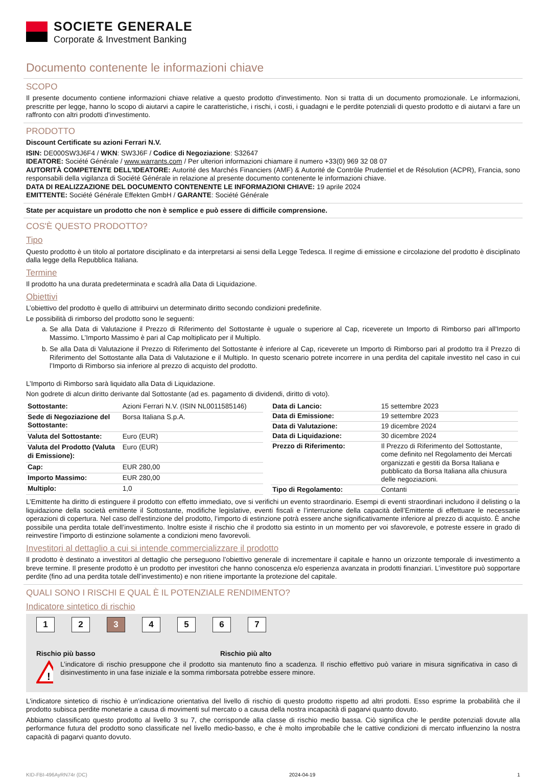SOCIETE GENERALE
Corporate & Investment Banking
Documento contenente le informazioni chiave
SCOPO
Il presente documento contiene informazioni chiave relative a questo prodotto d'investimento. Non si tratta di un documento promozionale. Le informazioni, prescritte per legge, hanno lo scopo di aiutarvi a capire le caratteristiche, i rischi, i costi, i guadagni e le perdite potenziali di questo prodotto e di aiutarvi a fare un raffronto con altri prodotti d'investimento.
PRODOTTO
Discount Certificate su azioni Ferrari N.V.
ISIN: DE000SW3J6F4 / WKN: SW3J6F / Codice di Negoziazione: S32647
IDEATORE: Société Générale / www.warrants.com / Per ulteriori informazioni chiamare il numero +33(0) 969 32 08 07
AUTORITÀ COMPETENTE DELL'IDEATORE: Autorité des Marchés Financiers (AMF) & Autorité de Contrôle Prudentiel et de Résolution (ACPR), Francia, sono responsabili della vigilanza di Société Générale in relazione al presente documento contenente le informazioni chiave.
DATA DI REALIZZAZIONE DEL DOCUMENTO CONTENENTE LE INFORMAZIONI CHIAVE: 19 aprile 2024
EMITTENTE: Société Générale Effekten GmbH / GARANTE: Société Générale
State per acquistare un prodotto che non è semplice e può essere di difficile comprensione.
COS'È QUESTO PRODOTTO?
Tipo
Questo prodotto è un titolo al portatore disciplinato e da interpretarsi ai sensi della Legge Tedesca. Il regime di emissione e circolazione del prodotto è disciplinato dalla legge della Repubblica Italiana.
Termine
Il prodotto ha una durata predeterminata e scadrà alla Data di Liquidazione.
Obiettivi
L’obiettivo del prodotto è quello di attribuirvi un determinato diritto secondo condizioni predefinite.
Le possibilità di rimborso del prodotto sono le seguenti:
a. Se alla Data di Valutazione il Prezzo di Riferimento del Sottostante è uguale o superiore al Cap, riceverete un Importo di Rimborso pari all'Importo Massimo. L’Importo Massimo è pari al Cap moltiplicato per il Multiplo.
b. Se alla Data di Valutazione il Prezzo di Riferimento del Sottostante è inferiore al Cap, riceverete un Importo di Rimborso pari al prodotto tra il Prezzo di Riferimento del Sottostante alla Data di Valutazione e il Multiplo. In questo scenario potrete incorrere in una perdita del capitale investito nel caso in cui l’Importo di Rimborso sia inferiore al prezzo di acquisto del prodotto.
L’Importo di Rimborso sarà liquidato alla Data di Liquidazione.
Non godrete di alcun diritto derivante dal Sottostante (ad es. pagamento di dividendi, diritto di voto).
| Sottostante: | Azioni Ferrari N.V. (ISIN NL0011585146) |
| Sede di Negoziazione del Sottostante: | Borsa Italiana S.p.A. |
| Valuta del Sottostante: | Euro (EUR) |
| Valuta del Prodotto (Valuta di Emissione): | Euro (EUR) |
| Cap: | EUR 280,00 |
| Importo Massimo: | EUR 280,00 |
| Multiplo: | 1,0 |
| Data di Lancio: | 15 settembre 2023 |
| Data di Emissione: | 19 settembre 2023 |
| Data di Valutazione: | 19 dicembre 2024 |
| Data di Liquidazione: | 30 dicembre 2024 |
| Prezzo di Riferimento: | Il Prezzo di Riferimento del Sottostante, come definito nel Regolamento dei Mercati organizzati e gestiti da Borsa Italiana e pubblicato da Borsa Italiana alla chiusura delle negoziazioni. |
| Tipo di Regolamento: | Contanti |
L’Emittente ha diritto di estinguere il prodotto con effetto immediato, ove si verifichi un evento straordinario. Esempi di eventi straordinari includono il delisting o la liquidazione della società emittente il Sottostante, modifiche legislative, eventi fiscali e l’interruzione della capacità dell’Emittente di effettuare le necessarie operazioni di copertura. Nel caso dell'estinzione del prodotto, l’importo di estinzione potrà essere anche significativamente inferiore al prezzo di acquisto. È anche possibile una perdita totale dell’investimento. Inoltre esiste il rischio che il prodotto sia estinto in un momento per voi sfavorevole, e potreste essere in grado di reinvestire l’importo di estinzione solamente a condizioni meno favorevoli.
Investitori al dettaglio a cui si intende commercializzare il prodotto
Il prodotto è destinato a investitori al dettaglio che perseguono l’obiettivo generale di incrementare il capitale e hanno un orizzonte temporale di investimento a breve termine. Il presente prodotto è un prodotto per investitori che hanno conoscenza e/o esperienza avanzata in prodotti finanziari. L’investitore può sopportare perdite (fino ad una perdita totale dell’investimento) e non ritiene importante la protezione del capitale.
QUALI SONO I RISCHI E QUAL È IL POTENZIALE RENDIMENTO?
Indicatore sintetico di rischio
1 2 3 4 5 6 7
Rischio più basso Rischio più alto
!
L’indicatore di rischio presuppone che il prodotto sia mantenuto fino a scadenza. Il rischio effettivo può variare in misura significativa in caso di disinvestimento in una fase iniziale e la somma rimborsata potrebbe essere minore.
L'indicatore sintetico di rischio è un'indicazione orientativa del livello di rischio di questo prodotto rispetto ad altri prodotti. Esso esprime la probabilità che il prodotto subisca perdite monetarie a causa di movimenti sul mercato o a causa della nostra incapacità di pagarvi quanto dovuto.
Abbiamo classificato questo prodotto al livello 3 su 7, che corrisponde alla classe di rischio medio bassa. Ciò significa che le perdite potenziali dovute alla performance futura del prodotto sono classificate nel livello medio-basso, e che è molto improbabile che le cattive condizioni di mercato influenzino la nostra capacità di pagarvi quanto dovuto.
KID-FBI-496AyRN74r (DC) 2024-04-19 1